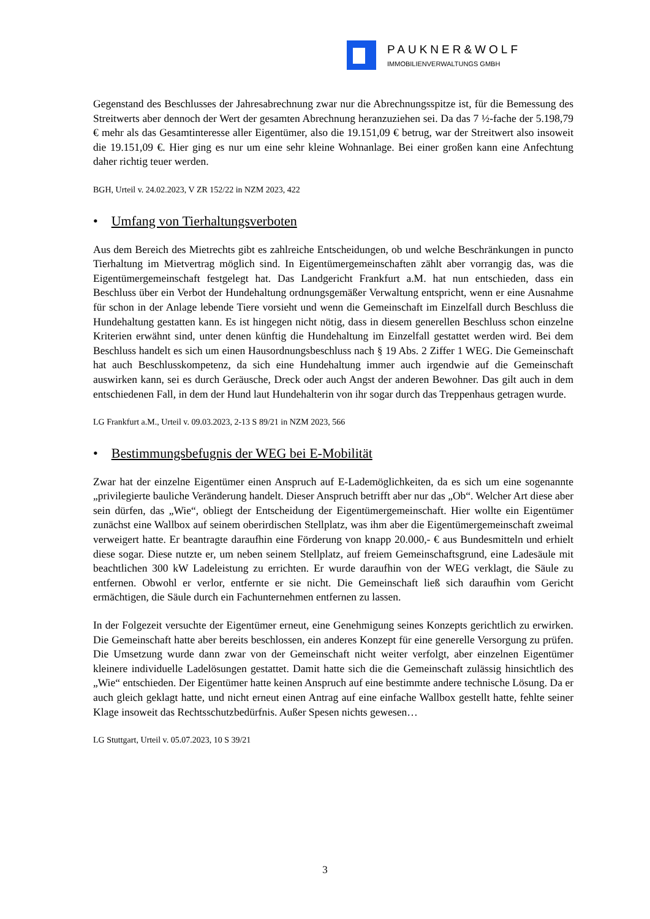PAUKNER&WOLF
IMMOBILIENVERWALTUNGS GMBH
Gegenstand des Beschlusses der Jahresabrechnung zwar nur die Abrechnungsspitze ist, für die Bemessung des Streitwerts aber dennoch der Wert der gesamten Abrechnung heranzuziehen sei. Da das 7 ½-fache der 5.198,79 € mehr als das Gesamtinteresse aller Eigentümer, also die 19.151,09 € betrug, war der Streitwert also insoweit die 19.151,09 €. Hier ging es nur um eine sehr kleine Wohnanlage. Bei einer großen kann eine Anfechtung daher richtig teuer werden.
BGH, Urteil v. 24.02.2023, V ZR 152/22 in NZM 2023, 422
• Umfang von Tierhaltungsverboten
Aus dem Bereich des Mietrechts gibt es zahlreiche Entscheidungen, ob und welche Beschränkungen in puncto Tierhaltung im Mietvertrag möglich sind. In Eigentümergemeinschaften zählt aber vorrangig das, was die Eigentümergemeinschaft festgelegt hat. Das Landgericht Frankfurt a.M. hat nun entschieden, dass ein Beschluss über ein Verbot der Hundehaltung ordnungsgemäßer Verwaltung entspricht, wenn er eine Ausnahme für schon in der Anlage lebende Tiere vorsieht und wenn die Gemeinschaft im Einzelfall durch Beschluss die Hundehaltung gestatten kann. Es ist hingegen nicht nötig, dass in diesem generellen Beschluss schon einzelne Kriterien erwähnt sind, unter denen künftig die Hundehaltung im Einzelfall gestattet werden wird. Bei dem Beschluss handelt es sich um einen Hausordnungsbeschluss nach § 19 Abs. 2 Ziffer 1 WEG. Die Gemeinschaft hat auch Beschlusskompetenz, da sich eine Hundehaltung immer auch irgendwie auf die Gemeinschaft auswirken kann, sei es durch Geräusche, Dreck oder auch Angst der anderen Bewohner. Das gilt auch in dem entschiedenen Fall, in dem der Hund laut Hundehalterin von ihr sogar durch das Treppenhaus getragen wurde.
LG Frankfurt a.M., Urteil v. 09.03.2023, 2-13 S 89/21 in NZM 2023, 566
• Bestimmungsbefugnis der WEG bei E-Mobilität
Zwar hat der einzelne Eigentümer einen Anspruch auf E-Lademöglichkeiten, da es sich um eine sogenannte „privilegierte bauliche Veränderung handelt. Dieser Anspruch betrifft aber nur das „Ob“. Welcher Art diese aber sein dürfen, das „Wie“, obliegt der Entscheidung der Eigentümergemeinschaft. Hier wollte ein Eigentümer zunächst eine Wallbox auf seinem oberirdischen Stellplatz, was ihm aber die Eigentümergemeinschaft zweimal verweigert hatte. Er beantragte daraufhin eine Förderung von knapp 20.000,- € aus Bundesmitteln und erhielt diese sogar. Diese nutzte er, um neben seinem Stellplatz, auf freiem Gemeinschaftsgrund, eine Ladesäule mit beachtlichen 300 kW Ladeleistung zu errichten. Er wurde daraufhin von der WEG verklagt, die Säule zu entfernen. Obwohl er verlor, entfernte er sie nicht. Die Gemeinschaft ließ sich daraufhin vom Gericht ermächtigen, die Säule durch ein Fachunternehmen entfernen zu lassen.
In der Folgezeit versuchte der Eigentümer erneut, eine Genehmigung seines Konzepts gerichtlich zu erwirken. Die Gemeinschaft hatte aber bereits beschlossen, ein anderes Konzept für eine generelle Versorgung zu prüfen. Die Umsetzung wurde dann zwar von der Gemeinschaft nicht weiter verfolgt, aber einzelnen Eigentümer kleinere individuelle Ladelösungen gestattet. Damit hatte sich die die Gemeinschaft zulässig hinsichtlich des „Wie“ entschieden. Der Eigentümer hatte keinen Anspruch auf eine bestimmte andere technische Lösung. Da er auch gleich geklagt hatte, und nicht erneut einen Antrag auf eine einfache Wallbox gestellt hatte, fehlte seiner Klage insoweit das Rechtsschutzbedürfnis. Außer Spesen nichts gewesen…
LG Stuttgart, Urteil v. 05.07.2023, 10 S 39/21
3